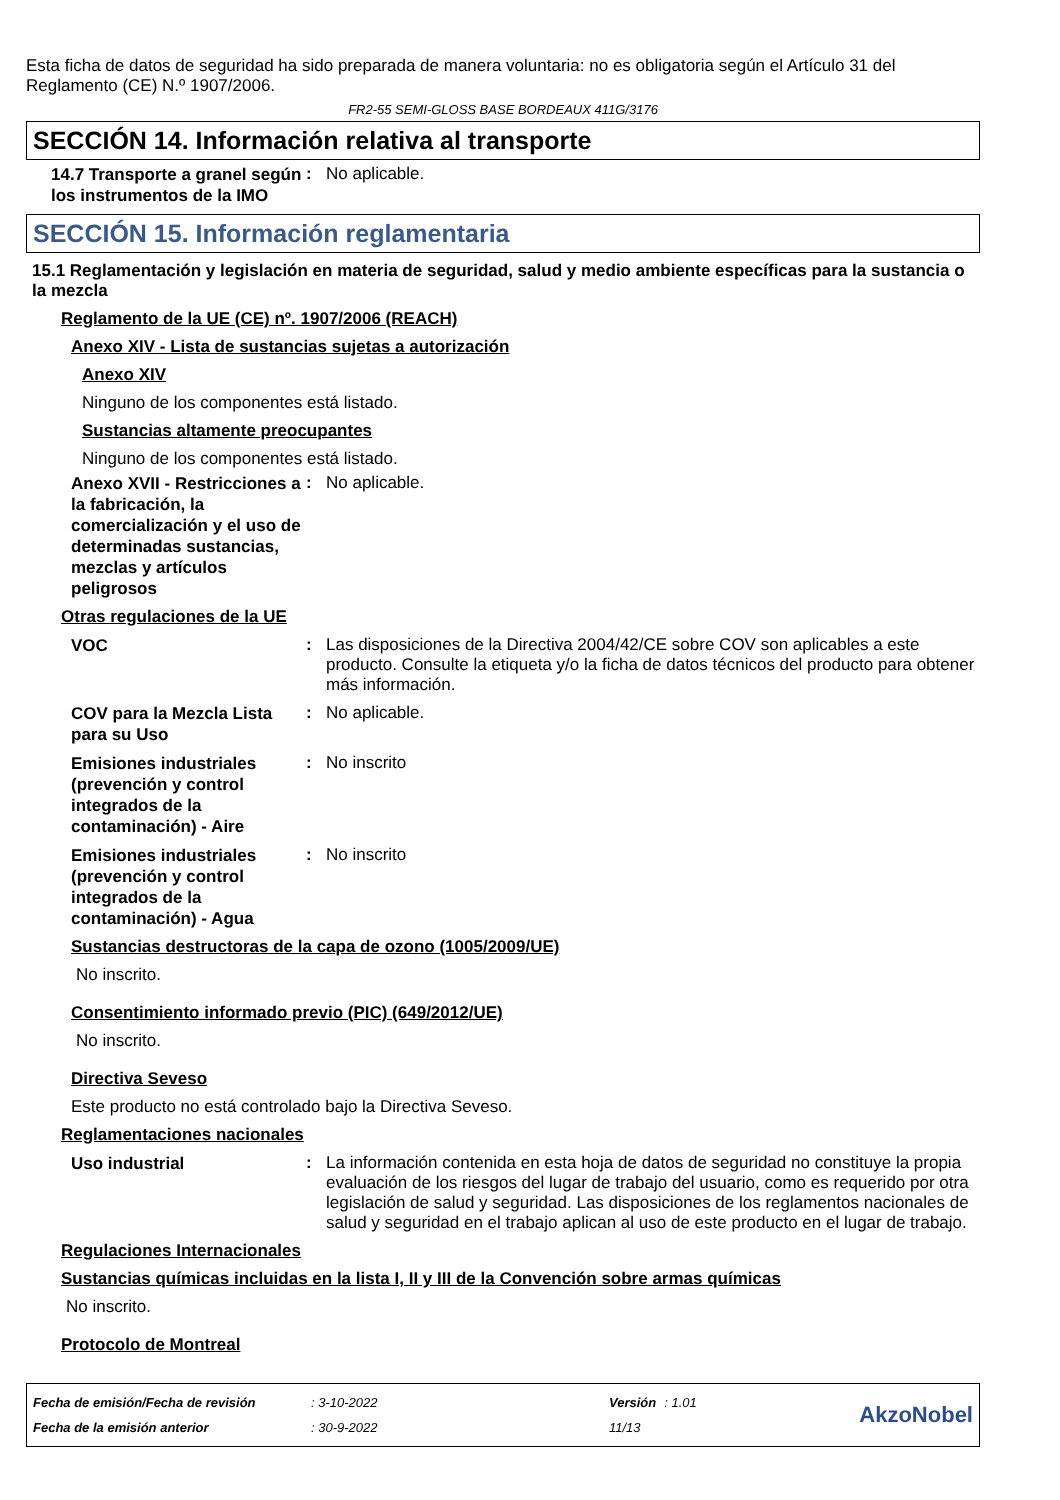Esta ficha de datos de seguridad ha sido preparada de manera voluntaria: no es obligatoria según el Artículo 31 del Reglamento (CE) N.º 1907/2006.
FR2-55 SEMI-GLOSS BASE BORDEAUX 411G/3176
SECCIÓN 14. Información relativa al transporte
14.7 Transporte a granel según los instrumentos de la IMO
:
No aplicable.
SECCIÓN 15. Información reglamentaria
15.1 Reglamentación y legislación en materia de seguridad, salud y medio ambiente específicas para la sustancia o la mezcla
Reglamento de la UE (CE) nº. 1907/2006 (REACH)
Anexo XIV - Lista de sustancias sujetas a autorización
Anexo XIV
Ninguno de los componentes está listado.
Sustancias altamente preocupantes
Ninguno de los componentes está listado.
Anexo XVII - Restricciones a la fabricación, la comercialización y el uso de determinadas sustancias, mezclas y artículos peligrosos
:
No aplicable.
Otras regulaciones de la UE
VOC
:
Las disposiciones de la Directiva 2004/42/CE sobre COV son aplicables a este producto. Consulte la etiqueta y/o la ficha de datos técnicos del producto para obtener más información.
COV para la Mezcla Lista para su Uso
:
No aplicable.
Emisiones industriales (prevención y control integrados de la contaminación) - Aire
:
No inscrito
Emisiones industriales (prevención y control integrados de la contaminación) - Agua
:
No inscrito
Sustancias destructoras de la capa de ozono (1005/2009/UE)
No inscrito.
Consentimiento informado previo (PIC) (649/2012/UE)
No inscrito.
Directiva Seveso
Este producto no está controlado bajo la Directiva Seveso.
Reglamentaciones nacionales
Uso industrial
:
La información contenida en esta hoja de datos de seguridad no constituye la propia evaluación de los riesgos del lugar de trabajo del usuario, como es requerido por otra legislación de salud y seguridad. Las disposiciones de los reglamentos nacionales de salud y seguridad en el trabajo aplican al uso de este producto en el lugar de trabajo.
Regulaciones Internacionales
Sustancias químicas incluidas en la lista I, II y III de la Convención sobre armas químicas
No inscrito.
Protocolo de Montreal
| Fecha de emisión/Fecha de revisión | : 3-10-2022 | Versión | : 1.01 |
| Fecha de la emisión anterior | : 30-9-2022 | 11/13 | |
AkzoNobel